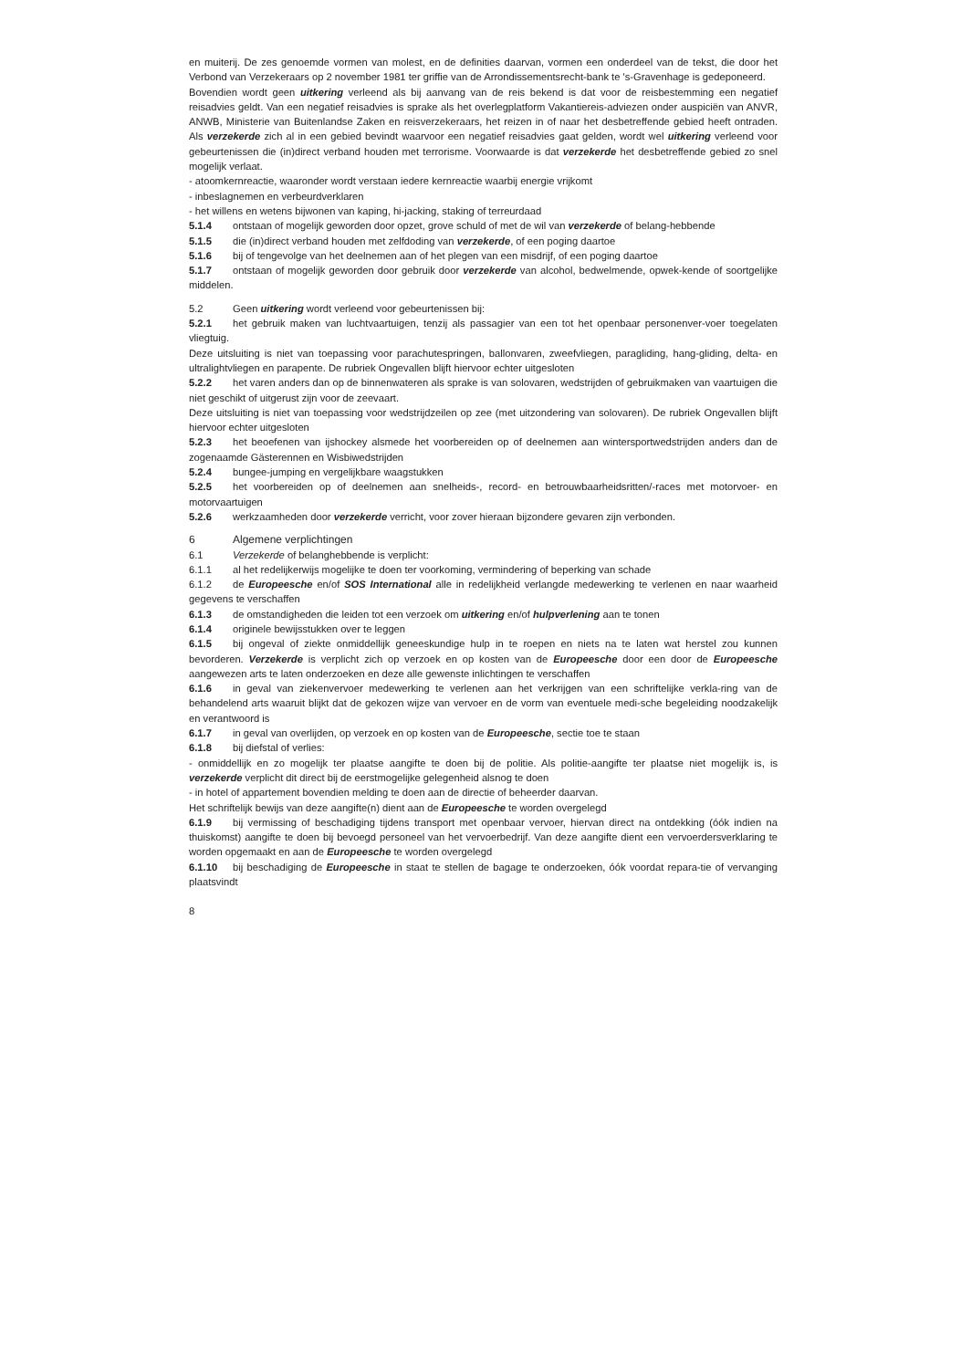en muiterij. De zes genoemde vormen van molest, en de definities daarvan, vormen een onderdeel van de tekst, die door het Verbond van Verzekeraars op 2 november 1981 ter griffie van de Arrondissementsrecht-bank te 's-Gravenhage is gedeponeerd.
Bovendien wordt geen uitkering verleend als bij aanvang van de reis bekend is dat voor de reisbestemming een negatief reisadvies geldt. Van een negatief reisadvies is sprake als het overlegplatform Vakantiereis-adviezen onder auspiciën van ANVR, ANWB, Ministerie van Buitenlandse Zaken en reisverzekeraars, het reizen in of naar het desbetreffende gebied heeft ontraden. Als verzekerde zich al in een gebied bevindt waarvoor een negatief reisadvies gaat gelden, wordt wel uitkering verleend voor gebeurtenissen die (in)direct verband houden met terrorisme. Voorwaarde is dat verzekerde het desbetreffende gebied zo snel mogelijk verlaat.
- atoomkernreactie, waaronder wordt verstaan iedere kernreactie waarbij energie vrijkomt
- inbeslagnemen en verbeurdverklaren
- het willens en wetens bijwonen van kaping, hi-jacking, staking of terreurdaad
5.1.4 ontstaan of mogelijk geworden door opzet, grove schuld of met de wil van verzekerde of belang-hebbende
5.1.5 die (in)direct verband houden met zelfdoding van verzekerde, of een poging daartoe
5.1.6 bij of tengevolge van het deelnemen aan of het plegen van een misdrijf, of een poging daartoe
5.1.7 ontstaan of mogelijk geworden door gebruik door verzekerde van alcohol, bedwelmende, opwek-kende of soortgelijke middelen.
5.2 Geen uitkering wordt verleend voor gebeurtenissen bij:
5.2.1 het gebruik maken van luchtvaartuigen, tenzij als passagier van een tot het openbaar personenver-voer toegelaten vliegtuig.
Deze uitsluiting is niet van toepassing voor parachutespringen, ballonvaren, zweefvliegen, paragliding, hang-gliding, delta- en ultralightvliegen en parapente. De rubriek Ongevallen blijft hiervoor echter uitgesloten
5.2.2 het varen anders dan op de binnenwateren als sprake is van solovaren, wedstrijden of gebruikmaken van vaartuigen die niet geschikt of uitgerust zijn voor de zeevaart.
Deze uitsluiting is niet van toepassing voor wedstrijdzeilen op zee (met uitzondering van solovaren). De rubriek Ongevallen blijft hiervoor echter uitgesloten
5.2.3 het beoefenen van ijshockey alsmede het voorbereiden op of deelnemen aan wintersportwedstrijden anders dan de zogenaamde Gästerennen en Wisbiwedstrijden
5.2.4 bungee-jumping en vergelijkbare waagstukken
5.2.5 het voorbereiden op of deelnemen aan snelheids-, record- en betrouwbaarheidsritten/-races met motorvoer- en motorvaartuigen
5.2.6 werkzaamheden door verzekerde verricht, voor zover hieraan bijzondere gevaren zijn verbonden.
6 Algemene verplichtingen
6.1 Verzekerde of belanghebbende is verplicht:
6.1.1 al het redelijkerwijs mogelijke te doen ter voorkoming, vermindering of beperking van schade
6.1.2 de Europeesche en/of SOS International alle in redelijkheid verlangde medewerking te verlenen en naar waarheid gegevens te verschaffen
6.1.3 de omstandigheden die leiden tot een verzoek om uitkering en/of hulpverlening aan te tonen
6.1.4 originele bewijsstukken over te leggen
6.1.5 bij ongeval of ziekte onmiddellijk geneeskundige hulp in te roepen en niets na te laten wat herstel zou kunnen bevorderen. Verzekerde is verplicht zich op verzoek en op kosten van de Europeesche door een door de Europeesche aangewezen arts te laten onderzoeken en deze alle gewenste inlichtingen te verschaffen
6.1.6 in geval van ziekenvervoer medewerking te verlenen aan het verkrijgen van een schriftelijke verkla-ring van de behandelend arts waaruit blijkt dat de gekozen wijze van vervoer en de vorm van eventuele medi-sche begeleiding noodzakelijk en verantwoord is
6.1.7 in geval van overlijden, op verzoek en op kosten van de Europeesche, sectie toe te staan
6.1.8 bij diefstal of verlies:
- onmiddellijk en zo mogelijk ter plaatse aangifte te doen bij de politie. Als politie-aangifte ter plaatse niet mogelijk is, is verzekerde verplicht dit direct bij de eerstmogelijke gelegenheid alsnog te doen
- in hotel of appartement bovendien melding te doen aan de directie of beheerder daarvan.
Het schriftelijk bewijs van deze aangifte(n) dient aan de Europeesche te worden overgelegd
6.1.9 bij vermissing of beschadiging tijdens transport met openbaar vervoer, hiervan direct na ontdekking (óók indien na thuiskomst) aangifte te doen bij bevoegd personeel van het vervoerbedrijf. Van deze aangifte dient een vervoerdersverklaring te worden opgemaakt en aan de Europeesche te worden overgelegd
6.1.10 bij beschadiging de Europeesche in staat te stellen de bagage te onderzoeken, óók voordat repara-tie of vervanging plaatsvindt
8